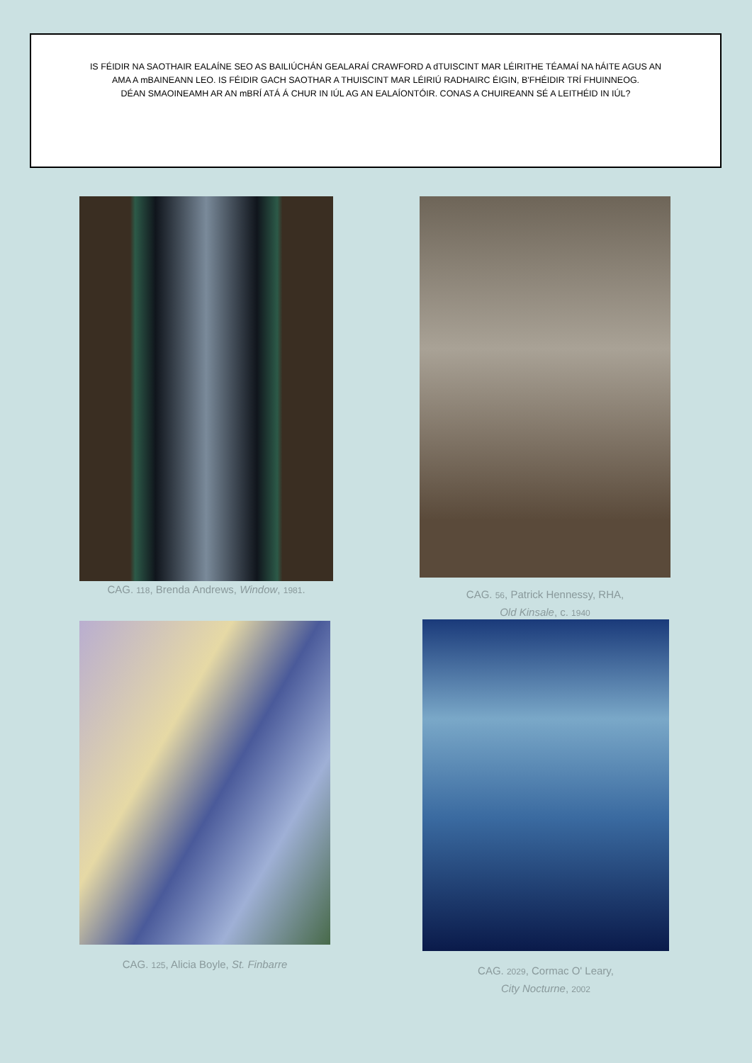IS FÉIDIR NA SAOTHAIR EALAÍNE SEO AS BAILIÚCHÁN GEALARAÍ CRAWFORD A dTUISCINT MAR LÉIRITHE TÉAMAÍ NA hÁITE AGUS AN AMA A mBAINEANN LEO. IS FÉIDIR GACH SAOTHAR A THUISCINT MAR LÉIRIÚ RADHAIRC ÉIGIN, B'FHÉIDIR TRÍ FHUINNEOG.
DÉAN SMAOINEAMH AR AN mBRÍ ATÁ Á CHUR IN IÚL AG AN EALAÍONTÓIR. CONAS A CHUIREANN SÉ A LEITHÉID IN IÚL?
CAG. 118, Brenda Andrews, Window, 1981.
CAG. 56, Patrick Hennessy, RHA,
Old Kinsale, c. 1940
CAG. 125, Alicia Boyle, St. Finbarre
CAG. 2029, Cormac O' Leary,
City Nocturne, 2002